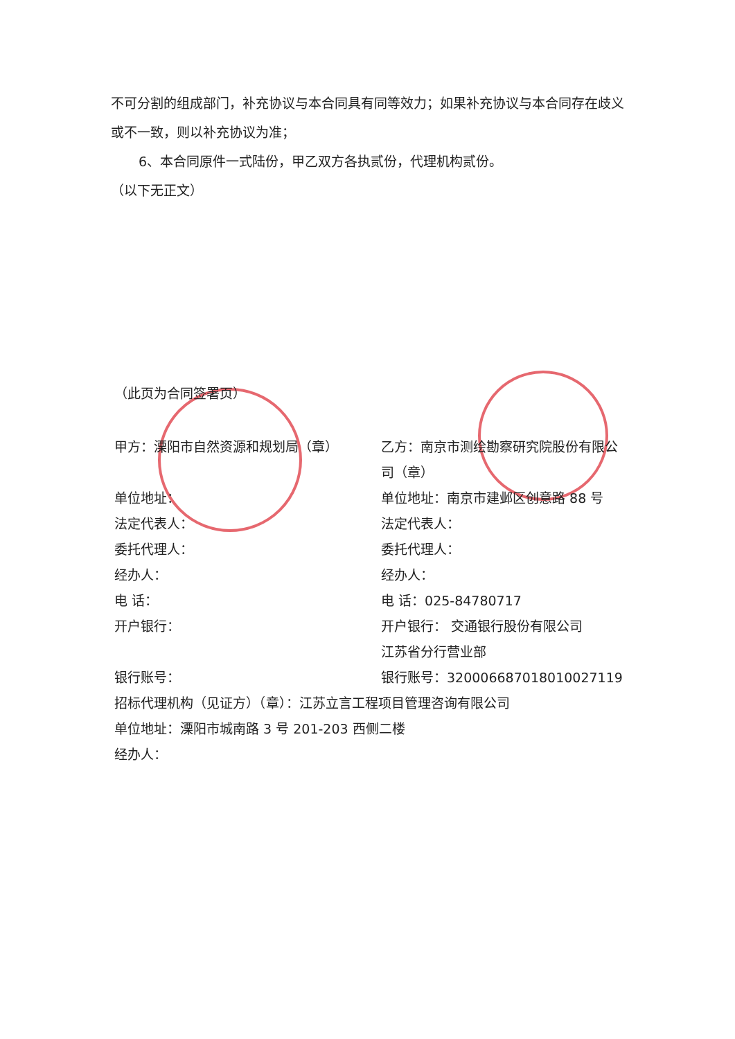不可分割的组成部门，补充协议与本合同具有同等效力；如果补充协议与本合同存在歧义或不一致，则以补充协议为准；
6、本合同原件一式陆份，甲乙双方各执贰份，代理机构贰份。
（以下无正文）
（此页为合同签署页）
甲方：溧阳市自然资源和规划局（章） 乙方：南京市测绘勘察研究院股份有限公司（章）
单位地址： 单位地址：南京市建邺区创意路 88 号
法定代表人： 法定代表人：
委托代理人： 委托代理人：
经办人： 经办人：
电 话： 电 话：025-84780717
开户银行： 开户银行： 交通银行股份有限公司
江苏省分行营业部
银行账号： 银行账号：320006687018010027119
招标代理机构（见证方）（章）：江苏立言工程项目管理咨询有限公司
单位地址：溧阳市城南路 3 号 201-203 西侧二楼
经办人：